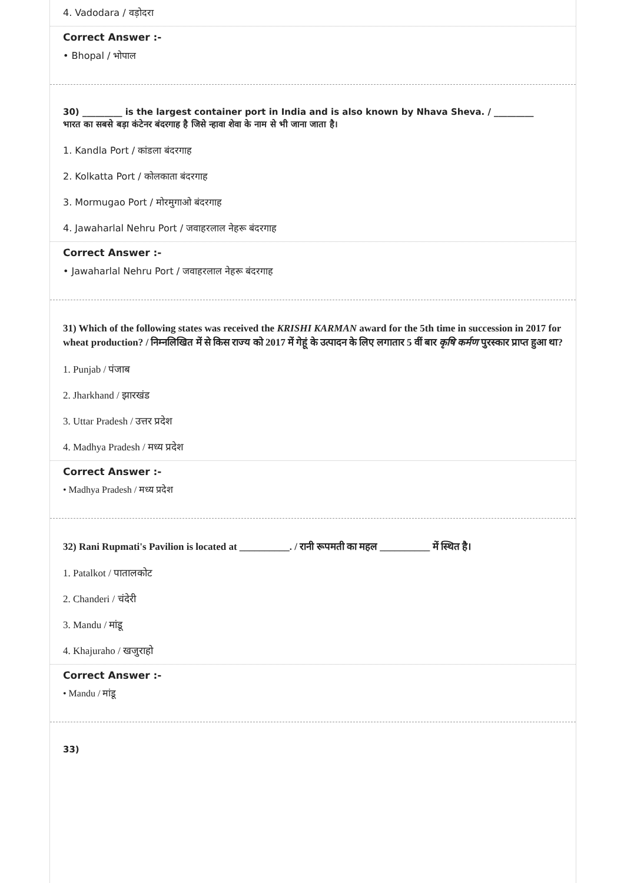4. Vadodara / वड़ोदरा
Correct Answer :-
• Bhopal / भोपाल
30) _________ is the largest container port in India and is also known by Nhava Sheva. / _________
भारत का सबसे बड़ा कंटेनर बंदरगाह है जिसे न्हावा शेवा के नाम से भी जाना जाता है।
1. Kandla Port / कांडला बंदरगाह
2. Kolkatta Port / कोलकाता बंदरगाह
3. Mormugao Port / मोरमुगाओ बंदरगाह
4. Jawaharlal Nehru Port / जवाहरलाल नेहरू बंदरगाह
Correct Answer :-
• Jawaharlal Nehru Port / जवाहरलाल नेहरू बंदरगाह
31) Which of the following states was received the KRISHI KARMAN award for the 5th time in succession in 2017 for wheat production? / निम्नलिखित में से किस राज्य को 2017 में गेहूं के उत्पादन के लिए लगातार 5 वीं बार कृषि कर्मण पुरस्कार प्राप्त हुआ था?
1. Punjab / पंजाब
2. Jharkhand / झारखंड
3. Uttar Pradesh / उत्तर प्रदेश
4. Madhya Pradesh / मध्य प्रदेश
Correct Answer :-
• Madhya Pradesh / मध्य प्रदेश
32) Rani Rupmati's Pavilion is located at __________. / रानी रूपमती का महल __________ में स्थित है।
1. Patalkot / पातालकोट
2. Chanderi / चंदेरी
3. Mandu / मांडू
4. Khajuraho / खजुराहो
Correct Answer :-
• Mandu / मांडू
33)